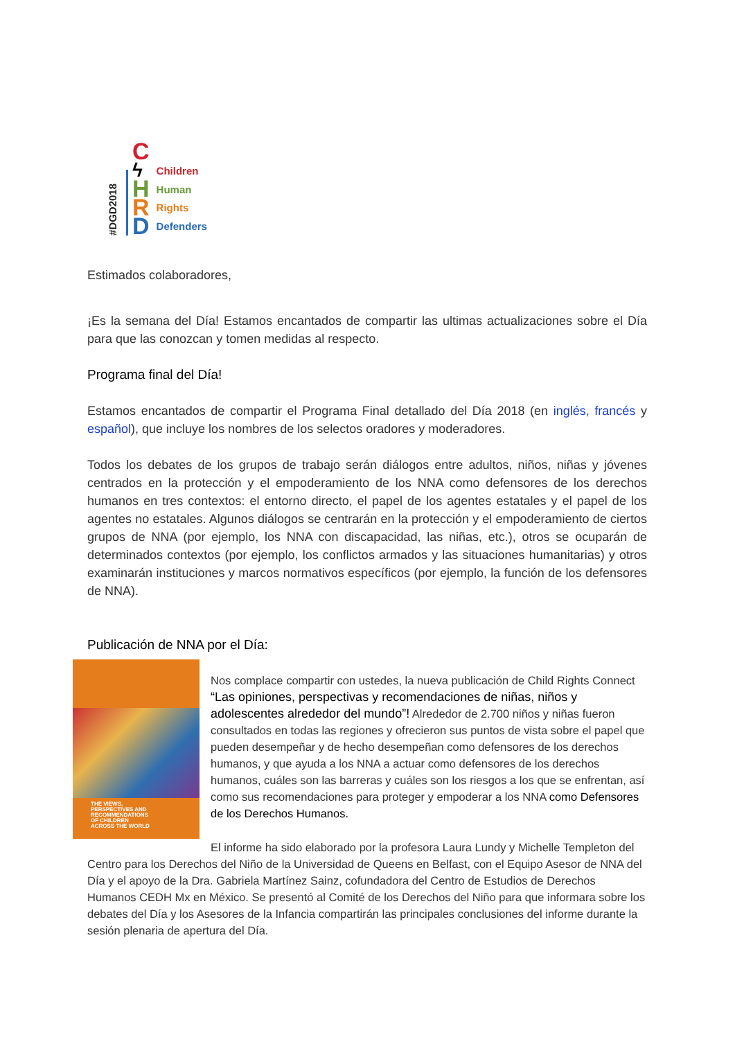#DGD2018
CϟHRD
Children
Human
Rights
Defenders
Estimados colaboradores,
¡Es la semana del Día! Estamos encantados de compartir las ultimas actualizaciones sobre el Día para que las conozcan y tomen medidas al respecto.
Programa final del Día!
Estamos encantados de compartir el Programa Final detallado del Día 2018 (en inglés, francés y español), que incluye los nombres de los selectos oradores y moderadores.
Todos los debates de los grupos de trabajo serán diálogos entre adultos, niños, niñas y jóvenes centrados en la protección y el empoderamiento de los NNA como defensores de los derechos humanos en tres contextos: el entorno directo, el papel de los agentes estatales y el papel de los agentes no estatales. Algunos diálogos se centrarán en la protección y el empoderamiento de ciertos grupos de NNA (por ejemplo, los NNA con discapacidad, las niñas, etc.), otros se ocuparán de determinados contextos (por ejemplo, los conflictos armados y las situaciones humanitarias) y otros examinarán instituciones y marcos normativos específicos (por ejemplo, la función de los defensores de NNA).
Publicación de NNA por el Día:
THE VIEWS,
PERSPECTIVES AND
RECOMMENDATIONS
OF CHILDREN
ACROSS THE WORLD
Nos complace compartir con ustedes, la nueva publicación de Child Rights Connect “Las opiniones, perspectivas y recomendaciones de niñas, niños y adolescentes alrededor del mundo”! Alrededor de 2.700 niños y niñas fueron consultados en todas las regiones y ofrecieron sus puntos de vista sobre el papel que pueden desempeñar y de hecho desempeñan como defensores de los derechos humanos, y que ayuda a los NNA a actuar como defensores de los derechos humanos, cuáles son las barreras y cuáles son los riesgos a los que se enfrentan, así como sus recomendaciones para proteger y empoderar a los NNA como Defensores de los Derechos Humanos.
El informe ha sido elaborado por la profesora Laura Lundy y Michelle Templeton del Centro para los Derechos del Niño de la Universidad de Queens en Belfast, con el Equipo Asesor de NNA del Día y el apoyo de la Dra. Gabriela Martínez Sainz, cofundadora del Centro de Estudios de Derechos Humanos CEDH Mx en México. Se presentó al Comité de los Derechos del Niño para que informara sobre los debates del Día y los Asesores de la Infancia compartirán las principales conclusiones del informe durante la sesión plenaria de apertura del Día.